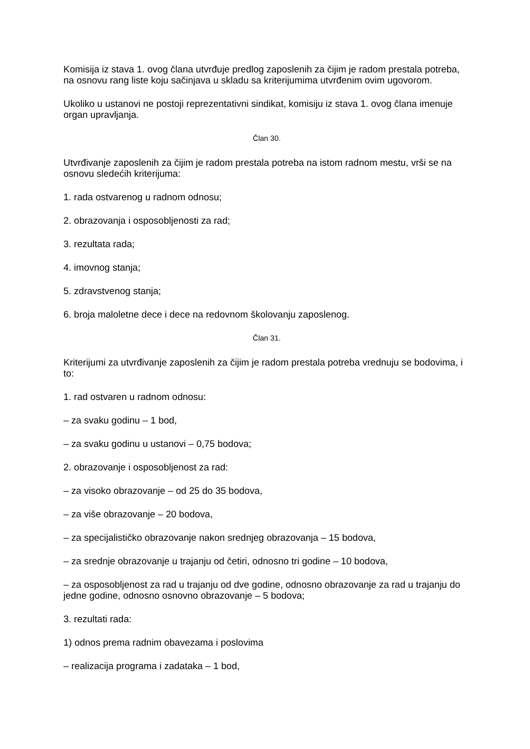Komisija iz stava 1. ovog člana utvrđuje predlog zaposlenih za čijim je radom prestala potreba, na osnovu rang liste koju sačinjava u skladu sa kriterijumima utvrđenim ovim ugovorom.
Ukoliko u ustanovi ne postoji reprezentativni sindikat, komisiju iz stava 1. ovog člana imenuje organ upravljanja.
Član 30.
Utvrđivanje zaposlenih za čijim je radom prestala potreba na istom radnom mestu, vrši se na osnovu sledećih kriterijuma:
1. rada ostvarenog u radnom odnosu;
2. obrazovanja i osposobljenosti za rad;
3. rezultata rada;
4. imovnog stanja;
5. zdravstvenog stanja;
6. broja maloletne dece i dece na redovnom školovanju zaposlenog.
Član 31.
Kriterijumi za utvrđivanje zaposlenih za čijim je radom prestala potreba vrednuju se bodovima, i to:
1. rad ostvaren u radnom odnosu:
– za svaku godinu – 1 bod,
– za svaku godinu u ustanovi – 0,75 bodova;
2. obrazovanje i osposobljenost za rad:
– za visoko obrazovanje – od 25 do 35 bodova,
– za više obrazovanje – 20 bodova,
– za specijalističko obrazovanje nakon srednjeg obrazovanja – 15 bodova,
– za srednje obrazovanje u trajanju od četiri, odnosno tri godine – 10 bodova,
– za osposobljenost za rad u trajanju od dve godine, odnosno obrazovanje za rad u trajanju do jedne godine, odnosno osnovno obrazovanje – 5 bodova;
3. rezultati rada:
1) odnos prema radnim obavezama i poslovima
– realizacija programa i zadataka – 1 bod,